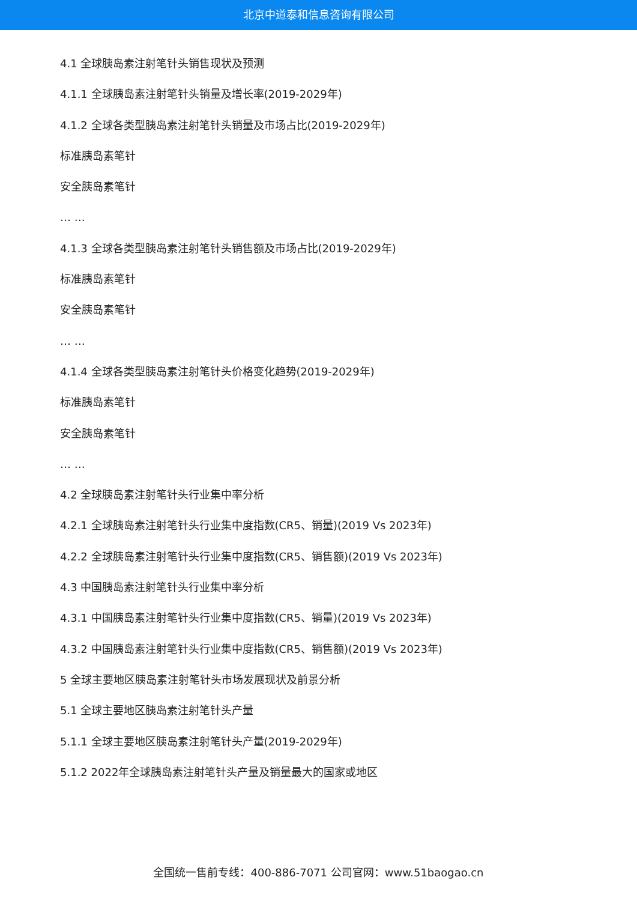北京中道泰和信息咨询有限公司
4.1 全球胰岛素注射笔针头销售现状及预测
4.1.1 全球胰岛素注射笔针头销量及增长率(2019-2029年)
4.1.2 全球各类型胰岛素注射笔针头销量及市场占比(2019-2029年)
标准胰岛素笔针
安全胰岛素笔针
… …
4.1.3 全球各类型胰岛素注射笔针头销售额及市场占比(2019-2029年)
标准胰岛素笔针
安全胰岛素笔针
… …
4.1.4 全球各类型胰岛素注射笔针头价格变化趋势(2019-2029年)
标准胰岛素笔针
安全胰岛素笔针
… …
4.2 全球胰岛素注射笔针头行业集中率分析
4.2.1 全球胰岛素注射笔针头行业集中度指数(CR5、销量)(2019 Vs 2023年)
4.2.2 全球胰岛素注射笔针头行业集中度指数(CR5、销售额)(2019 Vs 2023年)
4.3 中国胰岛素注射笔针头行业集中率分析
4.3.1 中国胰岛素注射笔针头行业集中度指数(CR5、销量)(2019 Vs 2023年)
4.3.2 中国胰岛素注射笔针头行业集中度指数(CR5、销售额)(2019 Vs 2023年)
5 全球主要地区胰岛素注射笔针头市场发展现状及前景分析
5.1 全球主要地区胰岛素注射笔针头产量
5.1.1 全球主要地区胰岛素注射笔针头产量(2019-2029年)
5.1.2 2022年全球胰岛素注射笔针头产量及销量最大的国家或地区
全国统一售前专线：400-886-7071 公司官网：www.51baogao.cn